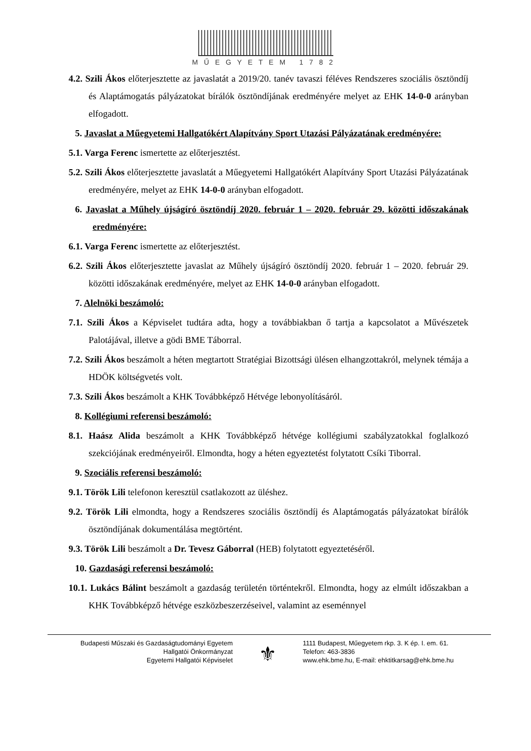MŰEGYETEM 1782
4.2. Szili Ákos előterjesztette az javaslatát a 2019/20. tanév tavaszi féléves Rendszeres szociális ösztöndíj és Alaptámogatás pályázatokat bírálók ösztöndíjának eredményére melyet az EHK 14-0-0 arányban elfogadott.
5. Javaslat a Műegyetemi Hallgatókért Alapítvány Sport Utazási Pályázatának eredményére:
5.1. Varga Ferenc ismertette az előterjesztést.
5.2. Szili Ákos előterjesztette javaslatát a Műegyetemi Hallgatókért Alapítvány Sport Utazási Pályázatának eredményére, melyet az EHK 14-0-0 arányban elfogadott.
6. Javaslat a Műhely újságíró ösztöndíj 2020. február 1 – 2020. február 29. közötti időszakának eredményére:
6.1. Varga Ferenc ismertette az előterjesztést.
6.2. Szili Ákos előterjesztette javaslat az Műhely újságíró ösztöndíj 2020. február 1 – 2020. február 29. közötti időszakának eredményére, melyet az EHK 14-0-0 arányban elfogadott.
7. Alelnöki beszámoló:
7.1. Szili Ákos a Képviselet tudtára adta, hogy a továbbiakban ő tartja a kapcsolatot a Művészetek Palotájával, illetve a gödi BME Táborral.
7.2. Szili Ákos beszámolt a héten megtartott Stratégiai Bizottsági ülésen elhangzottakról, melynek témája a HDÖK költségvetés volt.
7.3. Szili Ákos beszámolt a KHK Továbbképző Hétvége lebonyolításáról.
8. Kollégiumi referensi beszámoló:
8.1. Haász Alida beszámolt a KHK Továbbképző hétvége kollégiumi szabályzatokkal foglalkozó szekciójának eredményeiről. Elmondta, hogy a héten egyeztetést folytatott Csíki Tiborral.
9. Szociális referensi beszámoló:
9.1. Török Lili telefonon keresztül csatlakozott az üléshez.
9.2. Török Lili elmondta, hogy a Rendszeres szociális ösztöndíj és Alaptámogatás pályázatokat bírálók ösztöndíjának dokumentálása megtörtént.
9.3. Török Lili beszámolt a Dr. Tevesz Gáborral (HEB) folytatott egyeztetéséről.
10. Gazdasági referensi beszámoló:
10.1. Lukács Bálint beszámolt a gazdaság területén történtekről. Elmondta, hogy az elmúlt időszakban a KHK Továbbképző hétvége eszközbeszerzéseivel, valamint az eseménnyel
Budapesti Műszaki és Gazdaságtudományi Egyetem
Hallgatói Önkormányzat
Egyetemi Hallgatói Képviselet
⚜
1111 Budapest, Műegyetem rkp. 3. K ép. I. em. 61.
Telefon: 463-3836
www.ehk.bme.hu, E-mail: ehktitkarsag@ehk.bme.hu